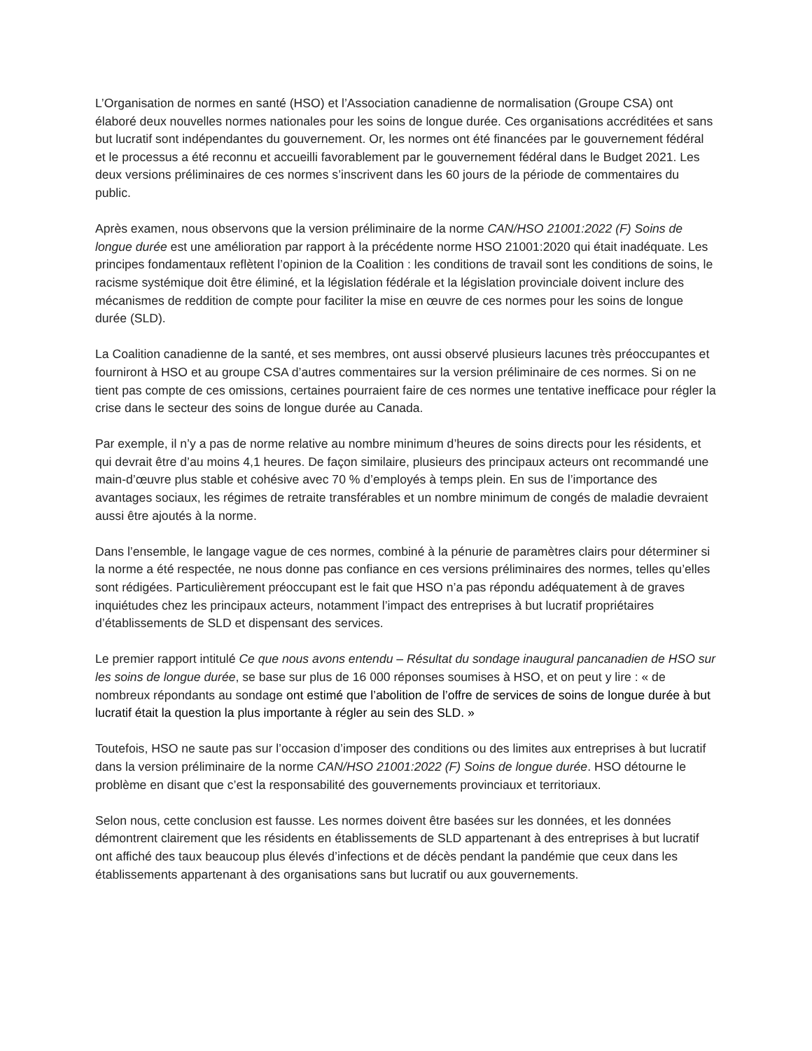L’Organisation de normes en santé (HSO) et l’Association canadienne de normalisation (Groupe CSA) ont élaboré deux nouvelles normes nationales pour les soins de longue durée. Ces organisations accréditées et sans but lucratif sont indépendantes du gouvernement. Or, les normes ont été financées par le gouvernement fédéral et le processus a été reconnu et accueilli favorablement par le gouvernement fédéral dans le Budget 2021. Les deux versions préliminaires de ces normes s’inscrivent dans les 60 jours de la période de commentaires du public.
Après examen, nous observons que la version préliminaire de la norme CAN/HSO 21001:2022 (F) Soins de longue durée est une amélioration par rapport à la précédente norme HSO 21001:2020 qui était inadéquate. Les principes fondamentaux reflètent l’opinion de la Coalition : les conditions de travail sont les conditions de soins, le racisme systémique doit être éliminé, et la législation fédérale et la législation provinciale doivent inclure des mécanismes de reddition de compte pour faciliter la mise en œuvre de ces normes pour les soins de longue durée (SLD).
La Coalition canadienne de la santé, et ses membres, ont aussi observé plusieurs lacunes très préoccupantes et fourniront à HSO et au groupe CSA d’autres commentaires sur la version préliminaire de ces normes. Si on ne tient pas compte de ces omissions, certaines pourraient faire de ces normes une tentative inefficace pour régler la crise dans le secteur des soins de longue durée au Canada.
Par exemple, il n’y a pas de norme relative au nombre minimum d’heures de soins directs pour les résidents, et qui devrait être d’au moins 4,1 heures. De façon similaire, plusieurs des principaux acteurs ont recommandé une main-d’œuvre plus stable et cohésive avec 70 % d’employés à temps plein. En sus de l’importance des avantages sociaux, les régimes de retraite transférables et un nombre minimum de congés de maladie devraient aussi être ajoutés à la norme.
Dans l’ensemble, le langage vague de ces normes, combiné à la pénurie de paramètres clairs pour déterminer si la norme a été respectée, ne nous donne pas confiance en ces versions préliminaires des normes, telles qu’elles sont rédigées. Particulièrement préoccupant est le fait que HSO n’a pas répondu adéquatement à de graves inquiétudes chez les principaux acteurs, notamment l’impact des entreprises à but lucratif propriétaires d’établissements de SLD et dispensant des services.
Le premier rapport intitulé Ce que nous avons entendu – Résultat du sondage inaugural pancanadien de HSO sur les soins de longue durée, se base sur plus de 16 000 réponses soumises à HSO, et on peut y lire : « de nombreux répondants au sondage ont estimé que l’abolition de l’offre de services de soins de longue durée à but lucratif était la question la plus importante à régler au sein des SLD. »
Toutefois, HSO ne saute pas sur l’occasion d’imposer des conditions ou des limites aux entreprises à but lucratif dans la version préliminaire de la norme CAN/HSO 21001:2022 (F) Soins de longue durée. HSO détourne le problème en disant que c’est la responsabilité des gouvernements provinciaux et territoriaux.
Selon nous, cette conclusion est fausse. Les normes doivent être basées sur les données, et les données démontrent clairement que les résidents en établissements de SLD appartenant à des entreprises à but lucratif ont affiché des taux beaucoup plus élevés d’infections et de décès pendant la pandémie que ceux dans les établissements appartenant à des organisations sans but lucratif ou aux gouvernements.